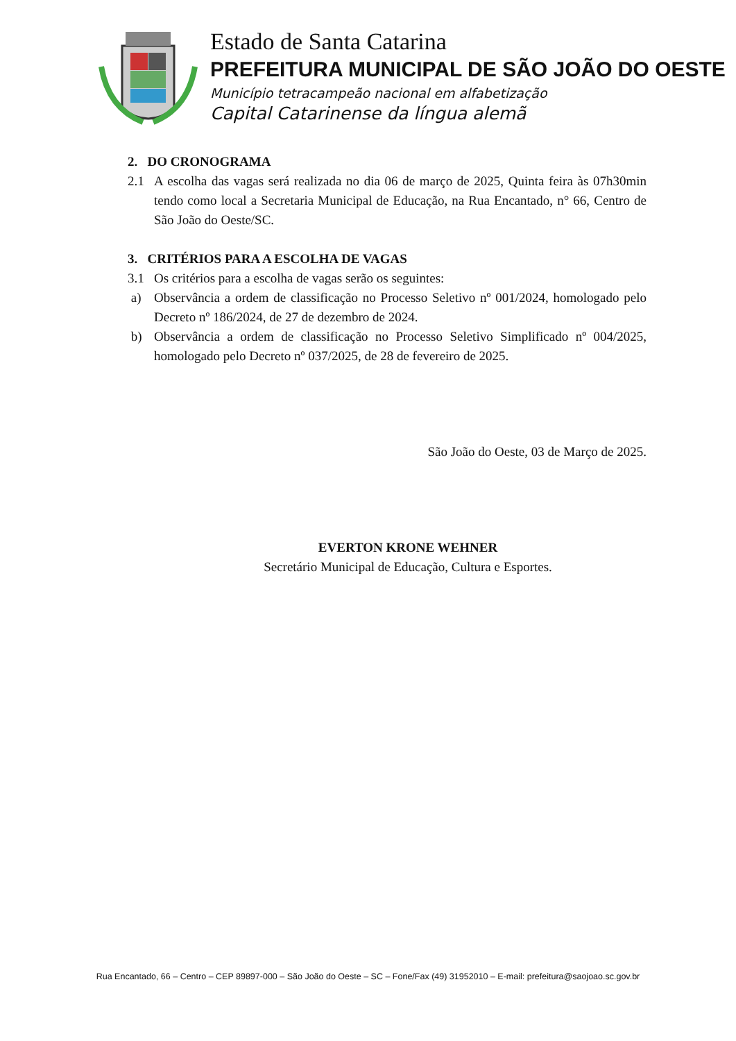Estado de Santa Catarina
PREFEITURA MUNICIPAL DE SÃO JOÃO DO OESTE
Município tetracampeão nacional em alfabetização
Capital Catarinense da língua alemã
2. DO CRONOGRAMA
2.1 A escolha das vagas será realizada no dia 06 de março de 2025, Quinta feira às 07h30min tendo como local a Secretaria Municipal de Educação, na Rua Encantado, n° 66, Centro de São João do Oeste/SC.
3. CRITÉRIOS PARA A ESCOLHA DE VAGAS
3.1 Os critérios para a escolha de vagas serão os seguintes:
a) Observância a ordem de classificação no Processo Seletivo nº 001/2024, homologado pelo Decreto nº 186/2024, de 27 de dezembro de 2024.
b) Observância a ordem de classificação no Processo Seletivo Simplificado nº 004/2025, homologado pelo Decreto nº 037/2025, de 28 de fevereiro de 2025.
São João do Oeste, 03 de Março de 2025.
EVERTON KRONE WEHNER
Secretário Municipal de Educação, Cultura e Esportes.
Rua Encantado, 66 – Centro – CEP 89897-000 – São João do Oeste – SC – Fone/Fax (49) 31952010 – E-mail: prefeitura@saojoao.sc.gov.br